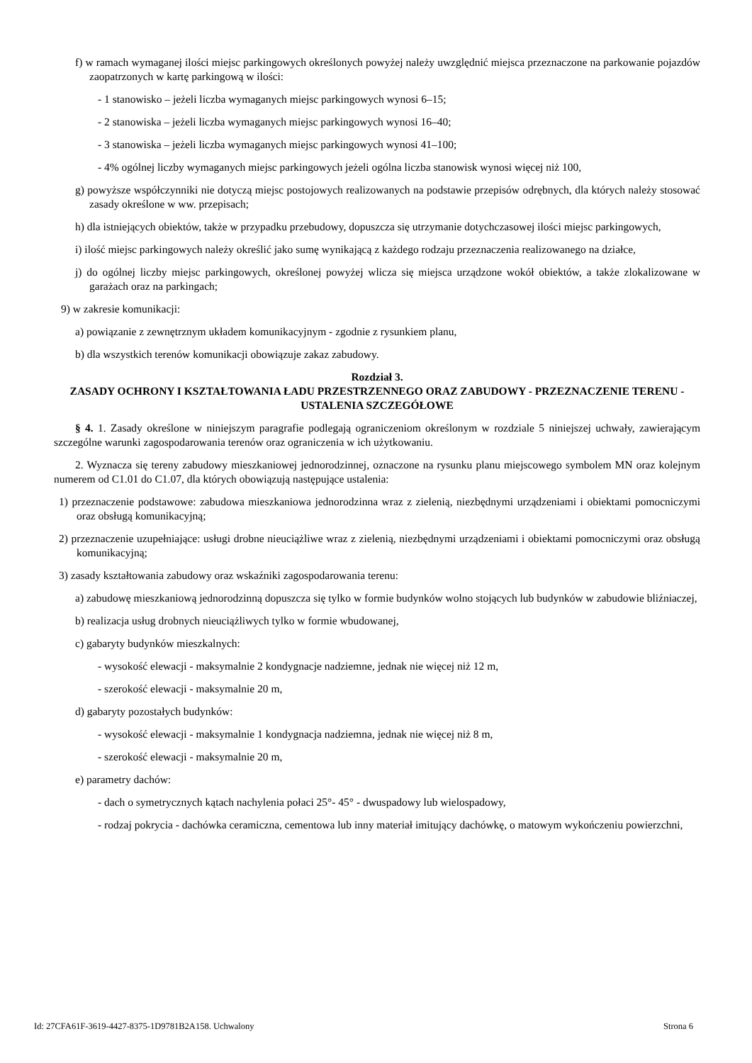f) w ramach wymaganej ilości miejsc parkingowych określonych powyżej należy uwzględnić miejsca przeznaczone na parkowanie pojazdów zaopatrzonych w kartę parkingową w ilości:
- 1 stanowisko – jeżeli liczba wymaganych miejsc parkingowych wynosi 6–15;
- 2 stanowiska – jeżeli liczba wymaganych miejsc parkingowych wynosi 16–40;
- 3 stanowiska – jeżeli liczba wymaganych miejsc parkingowych wynosi 41–100;
- 4% ogólnej liczby wymaganych miejsc parkingowych jeżeli ogólna liczba stanowisk wynosi więcej niż 100,
g) powyższe współczynniki nie dotyczą miejsc postojowych realizowanych na podstawie przepisów odrębnych, dla których należy stosować zasady określone w ww. przepisach;
h) dla istniejących obiektów, także w przypadku przebudowy, dopuszcza się utrzymanie dotychczasowej ilości miejsc parkingowych,
i) ilość miejsc parkingowych należy określić jako sumę wynikającą z każdego rodzaju przeznaczenia realizowanego na działce,
j) do ogólnej liczby miejsc parkingowych, określonej powyżej wlicza się miejsca urządzone wokół obiektów, a także zlokalizowane w garażach oraz na parkingach;
9) w zakresie komunikacji:
a) powiązanie z zewnętrznym układem komunikacyjnym - zgodnie z rysunkiem planu,
b) dla wszystkich terenów komunikacji obowiązuje zakaz zabudowy.
Rozdział 3.
ZASADY OCHRONY I KSZTAŁTOWANIA ŁADU PRZESTRZENNEGO ORAZ ZABUDOWY - PRZEZNACZENIE TERENU - USTALENIA SZCZEGÓŁOWE
§ 4. 1. Zasady określone w niniejszym paragrafie podlegają ograniczeniom określonym w rozdziale 5 niniejszej uchwały, zawierającym szczególne warunki zagospodarowania terenów oraz ograniczenia w ich użytkowaniu.
2. Wyznacza się tereny zabudowy mieszkaniowej jednorodzinnej, oznaczone na rysunku planu miejscowego symbolem MN oraz kolejnym numerem od C1.01 do C1.07, dla których obowiązują następujące ustalenia:
1) przeznaczenie podstawowe: zabudowa mieszkaniowa jednorodzinna wraz z zielenią, niezbędnymi urządzeniami i obiektami pomocniczymi oraz obsługą komunikacyjną;
2) przeznaczenie uzupełniające: usługi drobne nieuciążliwe wraz z zielenią, niezbędnymi urządzeniami i obiektami pomocniczymi oraz obsługą komunikacyjną;
3) zasady kształtowania zabudowy oraz wskaźniki zagospodarowania terenu:
a) zabudowę mieszkaniową jednorodzinną dopuszcza się tylko w formie budynków wolno stojących lub budynków w zabudowie bliźniaczej,
b) realizacja usług drobnych nieuciążliwych tylko w formie wbudowanej,
c) gabaryty budynków mieszkalnych:
- wysokość elewacji - maksymalnie 2 kondygnacje nadziemne, jednak nie więcej niż 12 m,
- szerokość elewacji - maksymalnie 20 m,
d) gabaryty pozostałych budynków:
- wysokość elewacji - maksymalnie 1 kondygnacja nadziemna, jednak nie więcej niż 8 m,
- szerokość elewacji - maksymalnie 20 m,
e) parametry dachów:
- dach o symetrycznych kątach nachylenia połaci 25°- 45° - dwuspadowy lub wielospadowy,
- rodzaj pokrycia - dachówka ceramiczna, cementowa lub inny materiał imitujący dachówkę, o matowym wykończeniu powierzchni,
Id: 27CFA61F-3619-4427-8375-1D9781B2A158. Uchwalony Strona 6